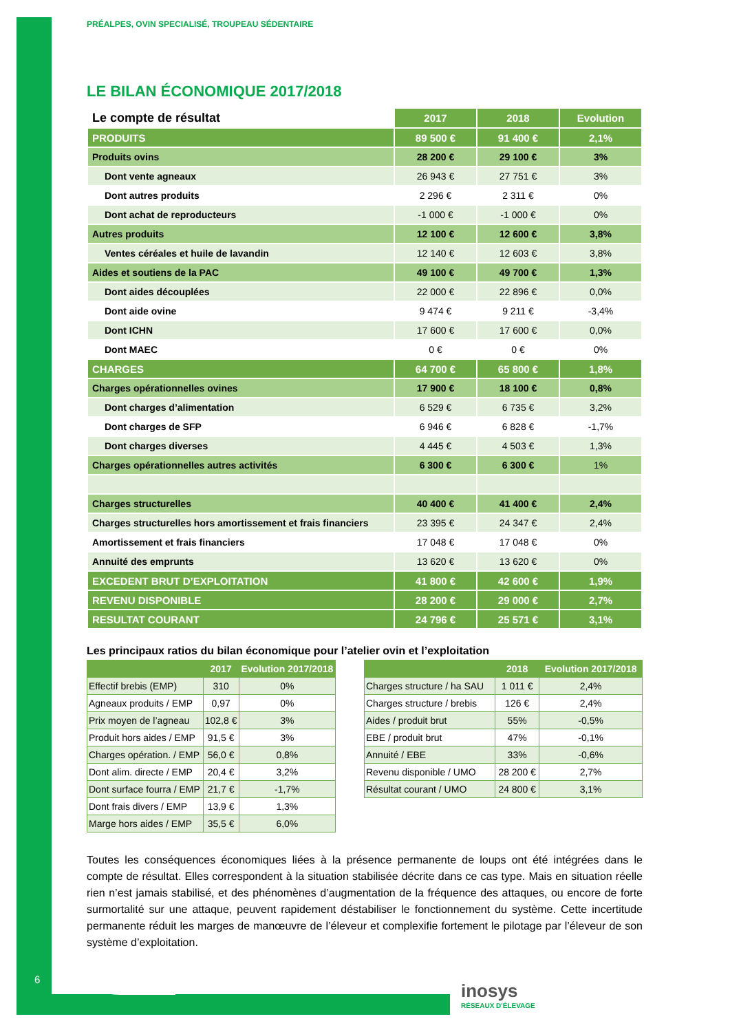PRÉALPES, OVIN SPECIALISÉ, TROUPEAU SÉDENTAIRE
LE BILAN ÉCONOMIQUE 2017/2018
| Le compte de résultat | 2017 | 2018 | Evolution |
| --- | --- | --- | --- |
| PRODUITS | 89 500 € | 91 400 € | 2,1% |
| Produits ovins | 28 200 € | 29 100 € | 3% |
| Dont vente agneaux | 26 943 € | 27 751 € | 3% |
| Dont autres produits | 2 296 € | 2 311 € | 0% |
| Dont achat de reproducteurs | -1 000 € | -1 000 € | 0% |
| Autres produits | 12 100 € | 12 600 € | 3,8% |
| Ventes céréales et huile de lavandin | 12 140 € | 12 603 € | 3,8% |
| Aides et soutiens de la PAC | 49 100 € | 49 700 € | 1,3% |
| Dont aides découplées | 22 000 € | 22 896 € | 0,0% |
| Dont aide ovine | 9 474 € | 9 211 € | -3,4% |
| Dont ICHN | 17 600 € | 17 600 € | 0,0% |
| Dont MAEC | 0 € | 0 € | 0% |
| CHARGES | 64 700 € | 65 800 € | 1,8% |
| Charges opérationnelles ovines | 17 900 € | 18 100 € | 0,8% |
| Dont charges d’alimentation | 6 529 € | 6 735 € | 3,2% |
| Dont charges de SFP | 6 946 € | 6 828 € | -1,7% |
| Dont charges diverses | 4 445 € | 4 503 € | 1,3% |
| Charges opérationnelles autres activités | 6 300 € | 6 300 € | 1% |
| Charges structurelles | 40 400 € | 41 400 € | 2,4% |
| Charges structurelles hors amortissement et frais financiers | 23 395 € | 24 347 € | 2,4% |
| Amortissement et frais financiers | 17 048 € | 17 048 € | 0% |
| Annuité des emprunts | 13 620 € | 13 620 € | 0% |
| EXCEDENT BRUT D’EXPLOITATION | 41 800 € | 42 600 € | 1,9% |
| REVENU DISPONIBLE | 28 200 € | 29 000 € | 2,7% |
| RESULTAT COURANT | 24 796 € | 25 571 € | 3,1% |
Les principaux ratios du bilan économique pour l’atelier ovin et l’exploitation
| | 2017 | Evolution 2017/2018 |
| --- | --- | --- |
| Effectif brebis (EMP) | 310 | 0% |
| Agneaux produits / EMP | 0,97 | 0% |
| Prix moyen de l’agneau | 102,8 € | 3% |
| Produit hors aides / EMP | 91,5 € | 3% |
| Charges opération. / EMP | 56,0 € | 0,8% |
| Dont alim. directe / EMP | 20,4 € | 3,2% |
| Dont surface fourra / EMP | 21,7 € | -1,7% |
| Dont frais divers / EMP | 13,9 € | 1,3% |
| Marge hors aides / EMP | 35,5 € | 6,0% |
| | 2018 | Evolution 2017/2018 |
| --- | --- | --- |
| Charges structure / ha SAU | 1 011 € | 2,4% |
| Charges structure / brebis | 126 € | 2,4% |
| Aides / produit brut | 55% | -0,5% |
| EBE / produit brut | 47% | -0,1% |
| Annuité / EBE | 33% | -0,6% |
| Revenu disponible / UMO | 28 200 € | 2,7% |
| Résultat courant / UMO | 24 800 € | 3,1% |
Toutes les conséquences économiques liées à la présence permanente de loups ont été intégrées dans le compte de résultat. Elles correspondent à la situation stabilisée décrite dans ce cas type. Mais en situation réelle rien n’est jamais stabilisé, et des phénomènes d’augmentation de la fréquence des attaques, ou encore de forte surmortalité sur une attaque, peuvent rapidement déstabiliser le fonctionnement du système. Cette incertitude permanente réduit les marges de manœuvre de l’éleveur et complexifie fortement le pilotage par l’éleveur de son système d’exploitation.
6
inosys
RÉSEAUX D'ÉLEVAGE